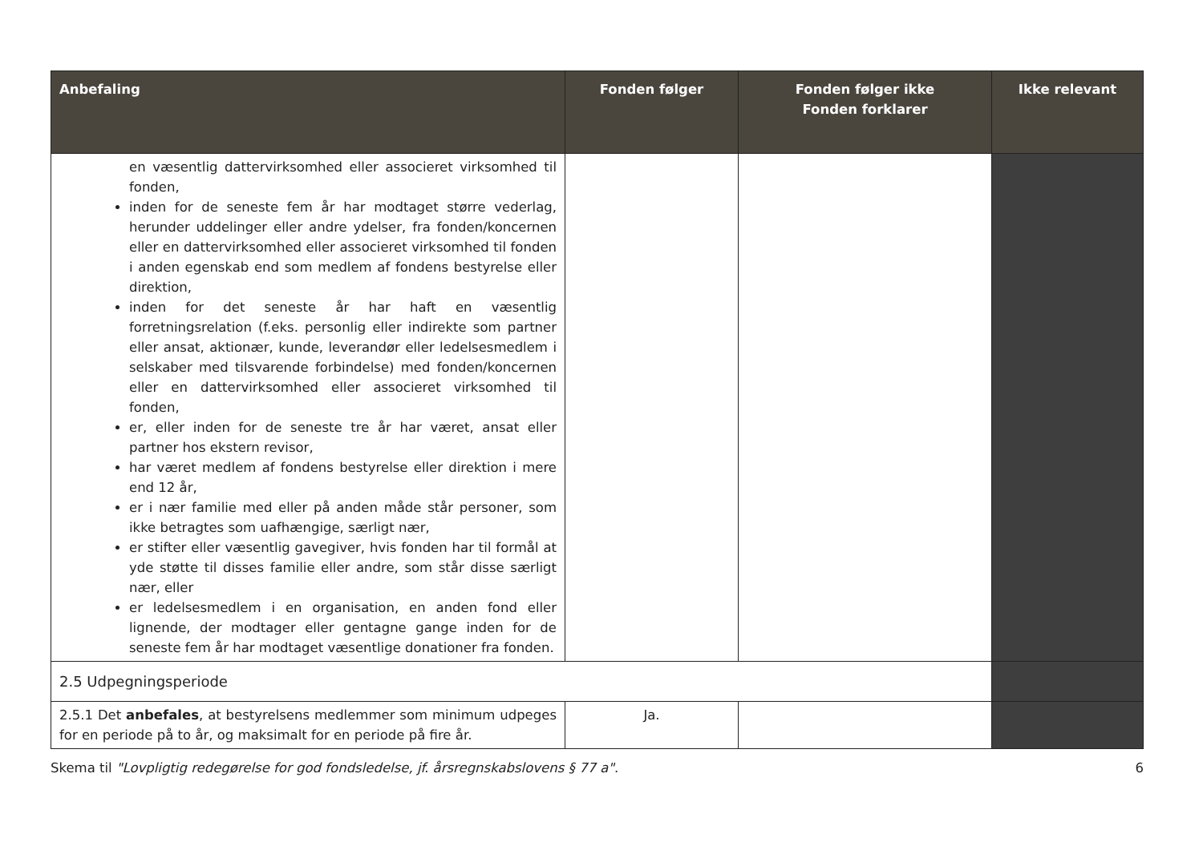| Anbefaling | Fonden følger | Fonden følger ikke Fonden forklarer | Ikke relevant |
| --- | --- | --- | --- |
| en væsentlig dattervirksomhed eller associeret virksomhed til fonden, inden for de seneste fem år har modtaget større vederlag, herunder uddelinger eller andre ydelser, fra fonden/koncernen eller en dattervirksomhed eller associeret virksomhed til fonden i anden egenskab end som medlem af fondens bestyrelse eller direktion, inden for det seneste år har haft en væsentlig forretningsrelation (f.eks. personlig eller indirekte som partner eller ansat, aktionær, kunde, leverandør eller ledelsesmedlem i selskaber med tilsvarende forbindelse) med fonden/koncernen eller en dattervirksomhed eller associeret virksomhed til fonden, er, eller inden for de seneste tre år har været, ansat eller partner hos ekstern revisor, har været medlem af fondens bestyrelse eller direktion i mere end 12 år, er i nær familie med eller på anden måde står personer, som ikke betragtes som uafhængige, særligt nær, er stifter eller væsentlig gavegiver, hvis fonden har til formål at yde støtte til disses familie eller andre, som står disse særligt nær, eller er ledelsesmedlem i en organisation, en anden fond eller lignende, der modtager eller gentagne gange inden for de seneste fem år har modtaget væsentlige donationer fra fonden. | | | |
| 2.5 Udpegningsperiode | | | |
| 2.5.1 Det anbefales , at bestyrelsens medlemmer som minimum udpeges for en periode på to år, og maksimalt for en periode på fire år. | Ja. | | |
Skema til "Lovpligtig redegørelse for god fondsledelse, jf. årsregnskabslovens § 77 a". 6